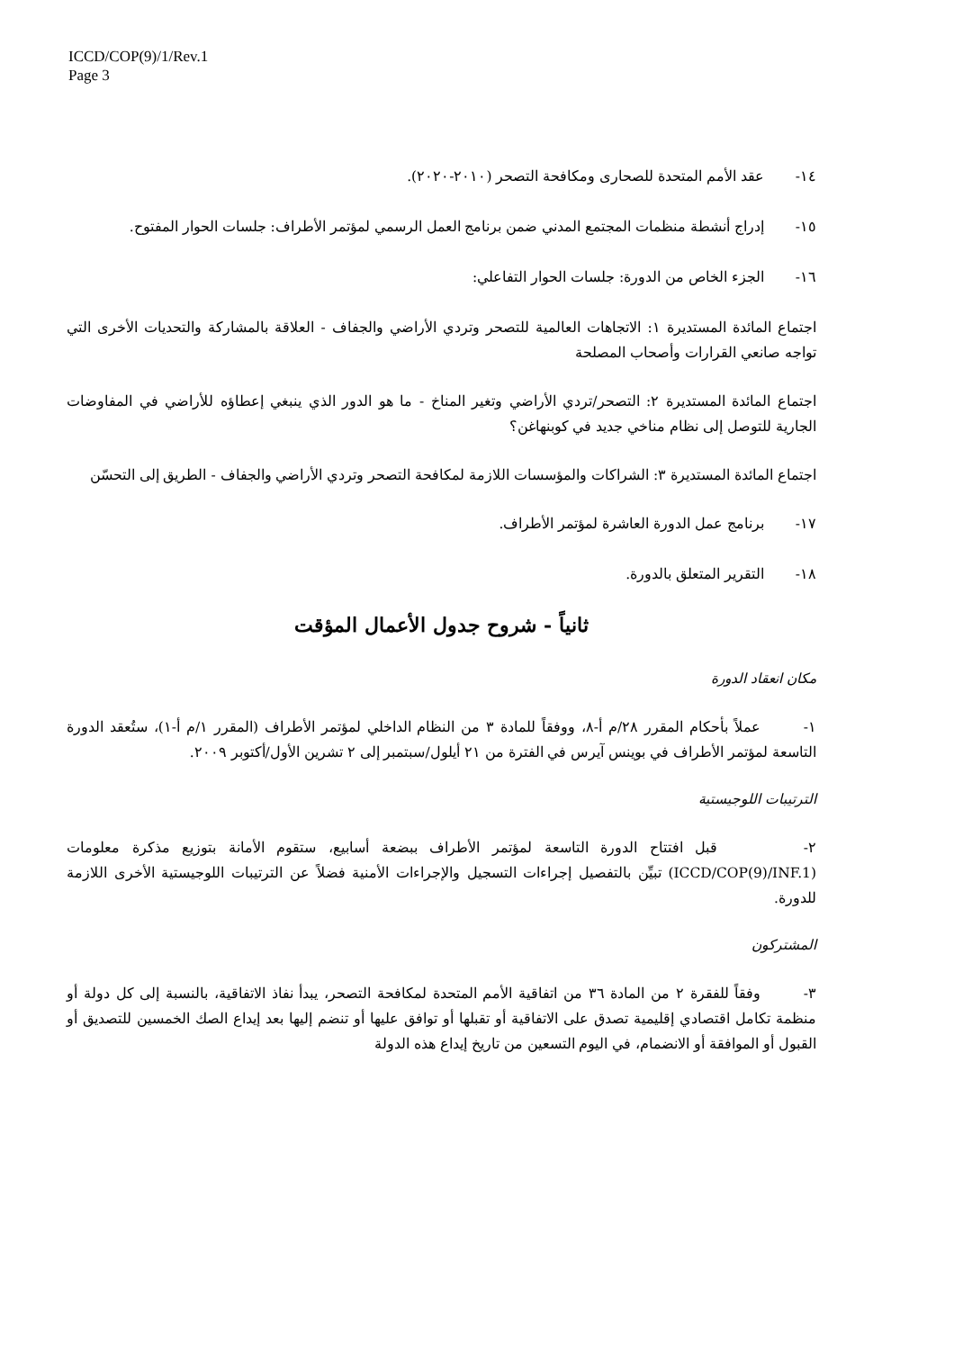ICCD/COP(9)/1/Rev.1
Page 3
١٤- عقد الأمم المتحدة للصحارى ومكافحة التصحر (٢٠١٠-٢٠٢٠).
١٥- إدراج أنشطة منظمات المجتمع المدني ضمن برنامج العمل الرسمي لمؤتمر الأطراف: جلسات الحوار المفتوح.
١٦- الجزء الخاص من الدورة: جلسات الحوار التفاعلي:
اجتماع المائدة المستديرة ١: الاتجاهات العالمية للتصحر وتردي الأراضي والجفاف - العلاقة بالمشاركة والتحديات الأخرى التي تواجه صانعي القرارات وأصحاب المصلحة
اجتماع المائدة المستديرة ٢: التصحر/تردي الأراضي وتغير المناخ - ما هو الدور الذي ينبغي إعطاؤه للأراضي في المفاوضات الجارية للتوصل إلى نظام مناخي جديد في كوبنهاغن؟
اجتماع المائدة المستديرة ٣: الشراكات والمؤسسات اللازمة لمكافحة التصحر وتردي الأراضي والجفاف - الطريق إلى التحسّن
١٧- برنامج عمل الدورة العاشرة لمؤتمر الأطراف.
١٨- التقرير المتعلق بالدورة.
ثانياً - شروح جدول الأعمال المؤقت
مكان انعقاد الدورة
١- عملاً بأحكام المقرر ٢٨/م أ-٨، ووفقاً للمادة ٣ من النظام الداخلي لمؤتمر الأطراف (المقرر ١/م أ-١)، ستُعقد الدورة التاسعة لمؤتمر الأطراف في بوينس آيرس في الفترة من ٢١ أيلول/سبتمبر إلى ٢ تشرين الأول/أكتوبر ٢٠٠٩.
الترتيبات اللوجيستية
٢- قبل افتتاح الدورة التاسعة لمؤتمر الأطراف ببضعة أسابيع، ستقوم الأمانة بتوزيع مذكرة معلومات (ICCD/COP(9)/INF.1) تبيِّن بالتفصيل إجراءات التسجيل والإجراءات الأمنية فضلاً عن الترتيبات اللوجيستية الأخرى اللازمة للدورة.
المشتركون
٣- وفقاً للفقرة ٢ من المادة ٣٦ من اتفاقية الأمم المتحدة لمكافحة التصحر، يبدأ نفاذ الاتفاقية، بالنسبة إلى كل دولة أو منظمة تكامل اقتصادي إقليمية تصدق على الاتفاقية أو تقبلها أو توافق عليها أو تنضم إليها بعد إيداع الصك الخمسين للتصديق أو القبول أو الموافقة أو الانضمام، في اليوم التسعين من تاريخ إيداع هذه الدولة